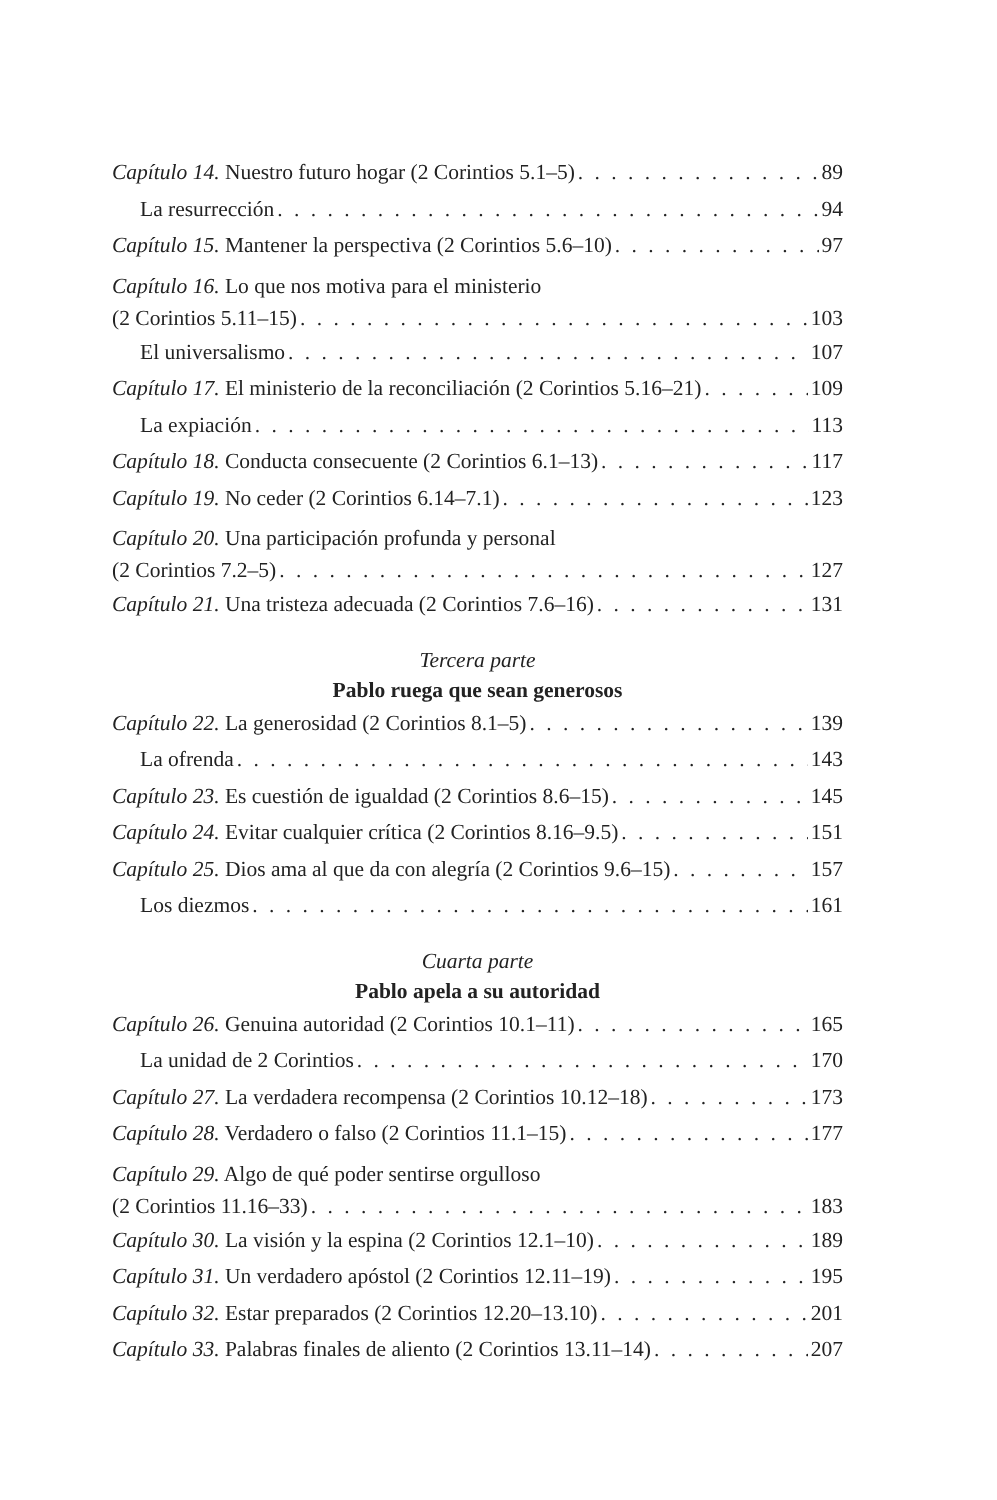Capítulo 14. Nuestro futuro hogar (2 Corintios 5.1–5) 89
La resurrección 94
Capítulo 15. Mantener la perspectiva (2 Corintios 5.6–10) 97
Capítulo 16. Lo que nos motiva para el ministerio
(2 Corintios 5.11–15) 103
El universalismo 107
Capítulo 17. El ministerio de la reconciliación (2 Corintios 5.16–21) 109
La expiación 113
Capítulo 18. Conducta consecuente (2 Corintios 6.1–13) 117
Capítulo 19. No ceder (2 Corintios 6.14–7.1) 123
Capítulo 20. Una participación profunda y personal
(2 Corintios 7.2–5) 127
Capítulo 21. Una tristeza adecuada (2 Corintios 7.6–16) 131
Tercera parte
Pablo ruega que sean generosos
Capítulo 22. La generosidad (2 Corintios 8.1–5) 139
La ofrenda 143
Capítulo 23. Es cuestión de igualdad (2 Corintios 8.6–15) 145
Capítulo 24. Evitar cualquier crítica (2 Corintios 8.16–9.5) 151
Capítulo 25. Dios ama al que da con alegría (2 Corintios 9.6–15) 157
Los diezmos 161
Cuarta parte
Pablo apela a su autoridad
Capítulo 26. Genuina autoridad (2 Corintios 10.1–11) 165
La unidad de 2 Corintios 170
Capítulo 27. La verdadera recompensa (2 Corintios 10.12–18) 173
Capítulo 28. Verdadero o falso (2 Corintios 11.1–15) 177
Capítulo 29. Algo de qué poder sentirse orgulloso
(2 Corintios 11.16–33) 183
Capítulo 30. La visión y la espina (2 Corintios 12.1–10) 189
Capítulo 31. Un verdadero apóstol (2 Corintios 12.11–19) 195
Capítulo 32. Estar preparados (2 Corintios 12.20–13.10) 201
Capítulo 33. Palabras finales de aliento (2 Corintios 13.11–14) 207